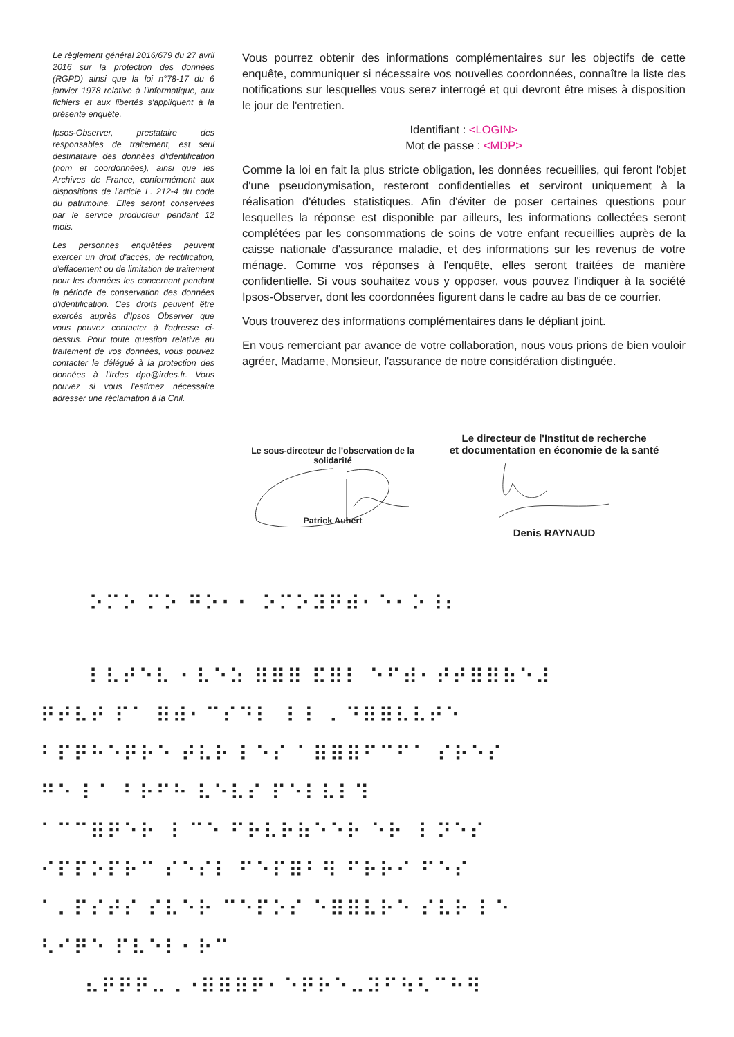Le règlement général 2016/679 du 27 avril 2016 sur la protection des données (RGPD) ainsi que la loi n°78-17 du 6 janvier 1978 relative à l'informatique, aux fichiers et aux libertés s'appliquent à la présente enquête.
Ipsos-Observer, prestataire des responsables de traitement, est seul destinataire des données d'identification (nom et coordonnées), ainsi que les Archives de France, conformément aux dispositions de l'article L. 212-4 du code du patrimoine. Elles seront conservées par le service producteur pendant 12 mois.
Les personnes enquêtées peuvent exercer un droit d'accès, de rectification, d'effacement ou de limitation de traitement pour les données les concernant pendant la période de conservation des données d'identification. Ces droits peuvent être exercés auprès d'Ipsos Observer que vous pouvez contacter à l'adresse ci-dessus. Pour toute question relative au traitement de vos données, vous pouvez contacter le délégué à la protection des données à l'Irdes dpo@irdes.fr. Vous pouvez si vous l'estimez nécessaire adresser une réclamation à la Cnil.
Vous pourrez obtenir des informations complémentaires sur les objectifs de cette enquête, communiquer si nécessaire vos nouvelles coordonnées, connaître la liste des notifications sur lesquelles vous serez interrogé et qui devront être mises à disposition le jour de l'entretien.
Identifiant : <LOGIN>
Mot de passe : <MDP>
Comme la loi en fait la plus stricte obligation, les données recueillies, qui feront l'objet d'une pseudonymisation, resteront confidentielles et serviront uniquement à la réalisation d'études statistiques. Afin d'éviter de poser certaines questions pour lesquelles la réponse est disponible par ailleurs, les informations collectées seront complétées par les consommations de soins de votre enfant recueillies auprès de la caisse nationale d'assurance maladie, et des informations sur les revenus de votre ménage. Comme vos réponses à l'enquête, elles seront traitées de manière confidentielle. Si vous souhaitez vous y opposer, vous pouvez l'indiquer à la société Ipsos-Observer, dont les coordonnées figurent dans le cadre au bas de ce courrier.
Vous trouverez des informations complémentaires dans le dépliant joint.
En vous remerciant par avance de votre collaboration, nous vous prions de bien vouloir agréer, Madame, Monsieur, l'assurance de notre considération distinguée.
Le sous-directeur de l'observation de la solidarité
Patrick Aubert
Le directeur de l'Institut de recherche
et documentation en économie de la santé
Denis RAYNAUD
⠕⠍⠕ ⠍⠕ ⠛⠕⠂⠂ ⠕⠍⠕⠽⠟⠾⠂⠑⠂⠕⠸⠆
⠇⠧⠞⠑⠧ ⠂⠧⠑⠵ ⠿⠿⠿ ⠯⠿⠇ ⠑⠋⠾⠂⠞⠞⠿⠿⠷⠑⠼
⠟⠞⠧⠞ ⠏⠁ ⠿⠾⠂⠉⠎⠙⠇ ⠸ ⠇ ⠄⠙⠿⠿⠧⠧⠞⠑
⠃⠏⠟⠓⠑⠟⠗⠑ ⠞⠧⠗ ⠇⠑⠎ ⠁⠿⠿⠿⠋⠉⠋⠁ ⠎⠗⠑⠎
⠛⠑ ⠇⠁ ⠃⠗⠋⠓ ⠧⠑⠧⠎ ⠏⠑⠇⠧⠇⠹
⠁⠉⠉⠿⠟⠑⠗ ⠸ ⠉⠑ ⠋⠗⠧⠗⠷⠑⠑⠗ ⠑⠗ ⠸ ⠝⠑⠎
⠊⠏⠏⠕⠏⠗⠉ ⠎⠑⠎⠇ ⠋⠑⠏⠿⠃⠻ ⠋⠗⠗⠊ ⠋⠑⠎
⠁⠄⠏⠎⠞⠎ ⠎⠧⠑⠗ ⠉⠑⠏⠕⠎ ⠑⠿⠿⠧⠗⠑ ⠎⠧⠗ ⠇⠑
⠣⠊⠟⠑ ⠏⠧⠑⠇⠂⠗⠉
⠦⠟⠟⠟⠤⠠⠐⠿⠿⠿⠟⠂⠑⠟⠗⠑⠤⠽⠋⠳⠣⠉⠓⠻